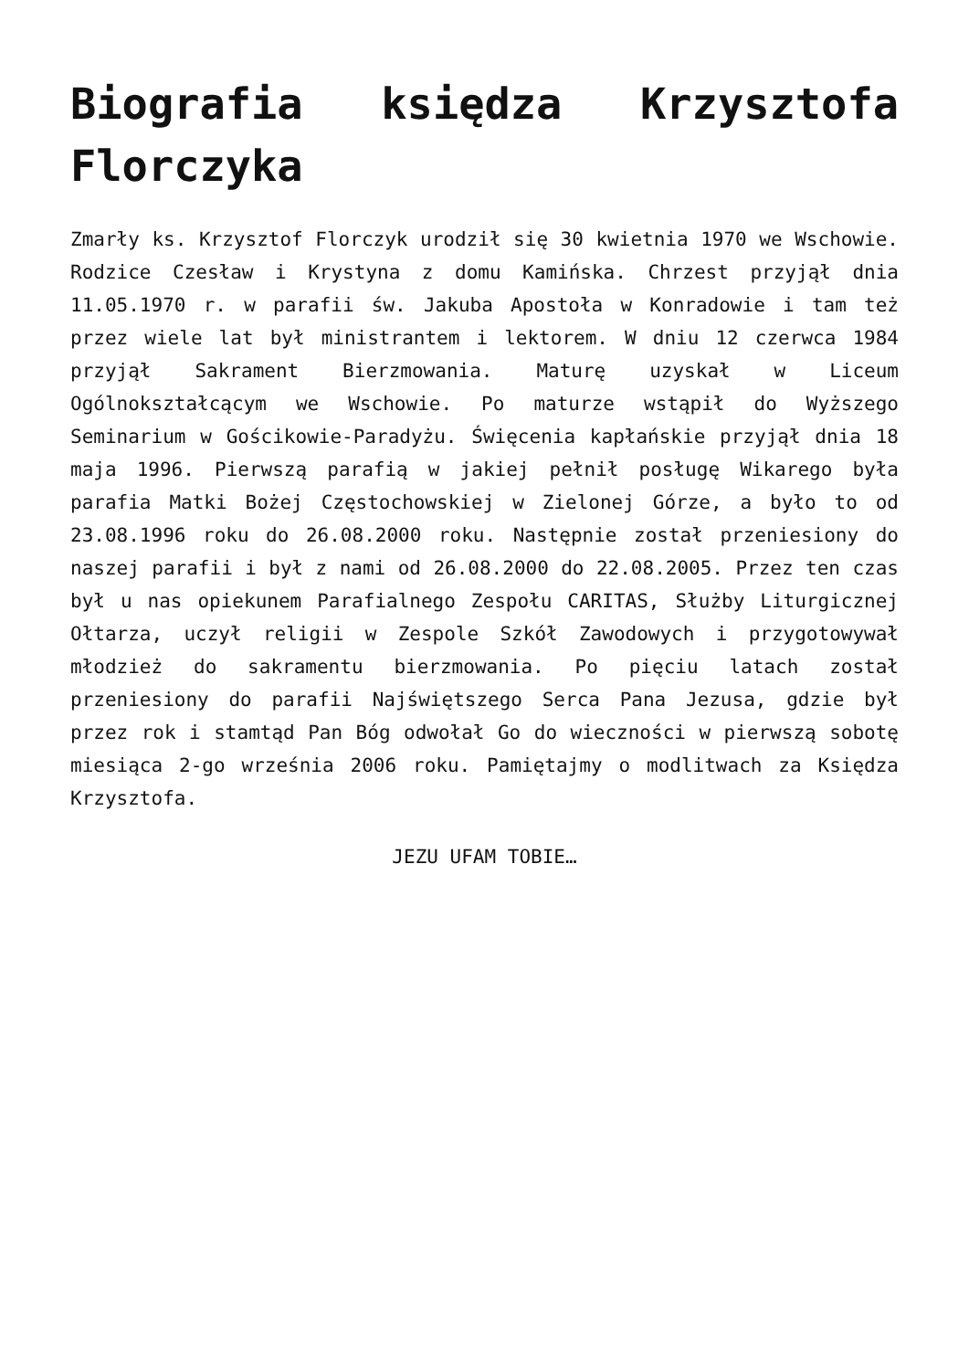Biografia księdza Krzysztofa Florczyka
Zmarły ks. Krzysztof Florczyk urodził się 30 kwietnia 1970 we Wschowie. Rodzice Czesław i Krystyna z domu Kamińska. Chrzest przyjął dnia 11.05.1970 r. w parafii św. Jakuba Apostoła w Konradowie i tam też przez wiele lat był ministrantem i lektorem. W dniu 12 czerwca 1984 przyjął Sakrament Bierzmowania. Maturę uzyskał w Liceum Ogólnokształcącym we Wschowie. Po maturze wstąpił do Wyższego Seminarium w Gościkowie-Paradyżu. Święcenia kapłańskie przyjął dnia 18 maja 1996. Pierwszą parafią w jakiej pełnił posługę Wikarego była parafia Matki Bożej Częstochowskiej w Zielonej Górze, a było to od 23.08.1996 roku do 26.08.2000 roku. Następnie został przeniesiony do naszej parafii i był z nami od 26.08.2000 do 22.08.2005. Przez ten czas był u nas opiekunem Parafialnego Zespołu CARITAS, Służby Liturgicznej Ołtarza, uczył religii w Zespole Szkół Zawodowych i przygotowywał młodzież do sakramentu bierzmowania. Po pięciu latach został przeniesiony do parafii Najświętszego Serca Pana Jezusa, gdzie był przez rok i stamtąd Pan Bóg odwołał Go do wieczności w pierwszą sobotę miesiąca 2-go września 2006 roku. Pamiętajmy o modlitwach za Księdza Krzysztofa.
JEZU UFAM TOBIE…